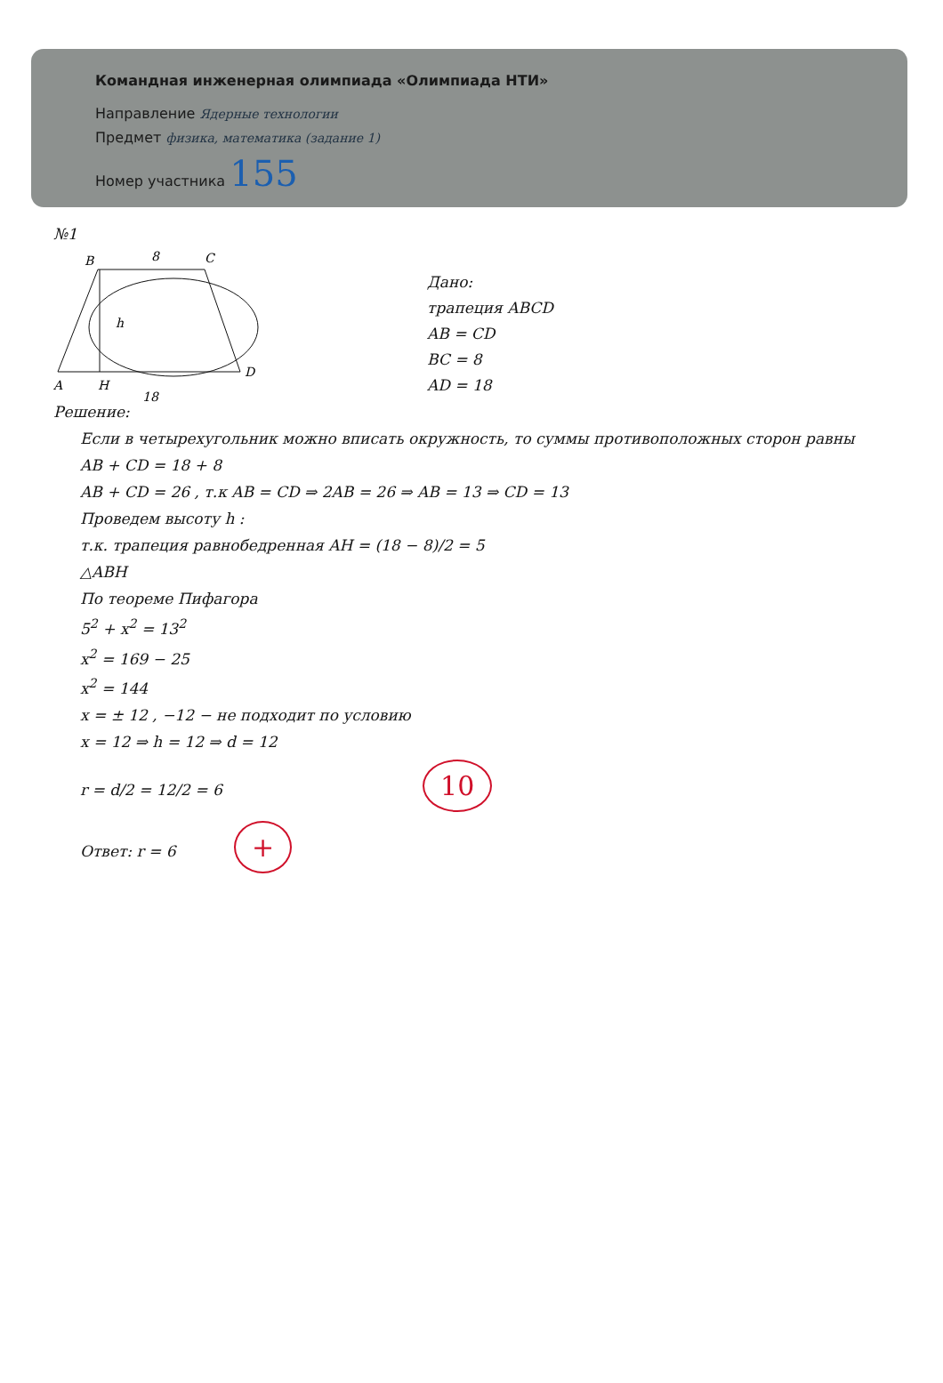Командная инженерная олимпиада «Олимпиада НТИ»
Направление Ядерные технологии
Предмет физика, математика (задание 1)
Номер участника 155
№1
B
8
C
h
A
H
D
18
Дано:
трапеция ABCD
AB = CD
BC = 8
AD = 18
Решение:
Если в четырехугольник можно вписать окружность, то суммы противоположных сторон равны
AB + CD = 18 + 8
AB + CD = 26 , т.к AB = CD ⇒ 2AB = 26 ⇒ AB = 13 ⇒ CD = 13
Проведем высоту h :
т.к. трапеция равнобедренная AH = (18 − 8)/2 = 5
△ABH
По теореме Пифагора
5<sup>2</sup> + x<sup>2</sup> = 13<sup>2</sup>
x<sup>2</sup> = 169 − 25
x<sup>2</sup> = 144
x = ± 12 , −12 − не подходит по условию
x = 12 ⇒ h = 12 ⇒ d = 12
r = d/2 = 12/2 = 6 10
Ответ: r = 6 +